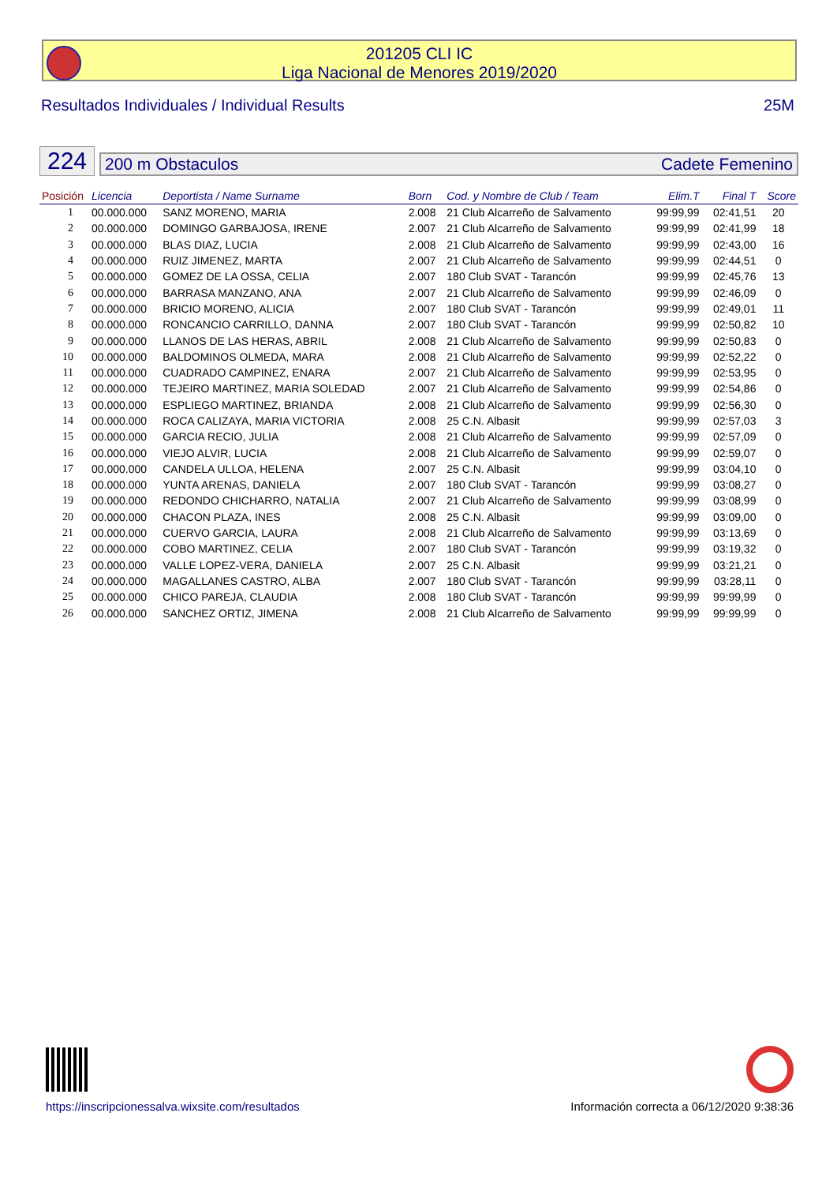201205 CLI IC
Liga Nacional de Menores 2019/2020
Resultados Individuales / Individual Results 25M
224
200 m Obstaculos Cadete Femenino
| Posición | Licencia | Deportista / Name Surname | Born | Cod. y Nombre de Club / Team | Elim.T | Final T | Score |
| --- | --- | --- | --- | --- | --- | --- | --- |
| 1 | 00.000.000 | SANZ MORENO, MARIA | 2.008 | 21 Club Alcarreño de Salvamento | 99:99,99 | 02:41,51 | 20 |
| 2 | 00.000.000 | DOMINGO GARBAJOSA, IRENE | 2.007 | 21 Club Alcarreño de Salvamento | 99:99,99 | 02:41,99 | 18 |
| 3 | 00.000.000 | BLAS DIAZ, LUCIA | 2.008 | 21 Club Alcarreño de Salvamento | 99:99,99 | 02:43,00 | 16 |
| 4 | 00.000.000 | RUIZ JIMENEZ, MARTA | 2.007 | 21 Club Alcarreño de Salvamento | 99:99,99 | 02:44,51 | 0 |
| 5 | 00.000.000 | GOMEZ DE LA OSSA, CELIA | 2.007 | 180 Club SVAT - Tarancón | 99:99,99 | 02:45,76 | 13 |
| 6 | 00.000.000 | BARRASA MANZANO, ANA | 2.007 | 21 Club Alcarreño de Salvamento | 99:99,99 | 02:46,09 | 0 |
| 7 | 00.000.000 | BRICIO MORENO, ALICIA | 2.007 | 180 Club SVAT - Tarancón | 99:99,99 | 02:49,01 | 11 |
| 8 | 00.000.000 | RONCANCIO CARRILLO, DANNA | 2.007 | 180 Club SVAT - Tarancón | 99:99,99 | 02:50,82 | 10 |
| 9 | 00.000.000 | LLANOS DE LAS HERAS, ABRIL | 2.008 | 21 Club Alcarreño de Salvamento | 99:99,99 | 02:50,83 | 0 |
| 10 | 00.000.000 | BALDOMINOS OLMEDA, MARA | 2.008 | 21 Club Alcarreño de Salvamento | 99:99,99 | 02:52,22 | 0 |
| 11 | 00.000.000 | CUADRADO CAMPINEZ, ENARA | 2.007 | 21 Club Alcarreño de Salvamento | 99:99,99 | 02:53,95 | 0 |
| 12 | 00.000.000 | TEJEIRO MARTINEZ, MARIA SOLEDAD | 2.007 | 21 Club Alcarreño de Salvamento | 99:99,99 | 02:54,86 | 0 |
| 13 | 00.000.000 | ESPLIEGO MARTINEZ, BRIANDA | 2.008 | 21 Club Alcarreño de Salvamento | 99:99,99 | 02:56,30 | 0 |
| 14 | 00.000.000 | ROCA CALIZAYA, MARIA VICTORIA | 2.008 | 25 C.N. Albasit | 99:99,99 | 02:57,03 | 3 |
| 15 | 00.000.000 | GARCIA RECIO, JULIA | 2.008 | 21 Club Alcarreño de Salvamento | 99:99,99 | 02:57,09 | 0 |
| 16 | 00.000.000 | VIEJO ALVIR, LUCIA | 2.008 | 21 Club Alcarreño de Salvamento | 99:99,99 | 02:59,07 | 0 |
| 17 | 00.000.000 | CANDELA ULLOA, HELENA | 2.007 | 25 C.N. Albasit | 99:99,99 | 03:04,10 | 0 |
| 18 | 00.000.000 | YUNTA ARENAS, DANIELA | 2.007 | 180 Club SVAT - Tarancón | 99:99,99 | 03:08,27 | 0 |
| 19 | 00.000.000 | REDONDO CHICHARRO, NATALIA | 2.007 | 21 Club Alcarreño de Salvamento | 99:99,99 | 03:08,99 | 0 |
| 20 | 00.000.000 | CHACON PLAZA, INES | 2.008 | 25 C.N. Albasit | 99:99,99 | 03:09,00 | 0 |
| 21 | 00.000.000 | CUERVO GARCIA, LAURA | 2.008 | 21 Club Alcarreño de Salvamento | 99:99,99 | 03:13,69 | 0 |
| 22 | 00.000.000 | COBO MARTINEZ, CELIA | 2.007 | 180 Club SVAT - Tarancón | 99:99,99 | 03:19,32 | 0 |
| 23 | 00.000.000 | VALLE LOPEZ-VERA, DANIELA | 2.007 | 25 C.N. Albasit | 99:99,99 | 03:21,21 | 0 |
| 24 | 00.000.000 | MAGALLANES CASTRO, ALBA | 2.007 | 180 Club SVAT - Tarancón | 99:99,99 | 03:28,11 | 0 |
| 25 | 00.000.000 | CHICO PAREJA, CLAUDIA | 2.008 | 180 Club SVAT - Tarancón | 99:99,99 | 99:99,99 | 0 |
| 26 | 00.000.000 | SANCHEZ ORTIZ, JIMENA | 2.008 | 21 Club Alcarreño de Salvamento | 99:99,99 | 99:99,99 | 0 |
https://inscripcionessalva.wixsite.com/resultados
Información correcta a 06/12/2020 9:38:36